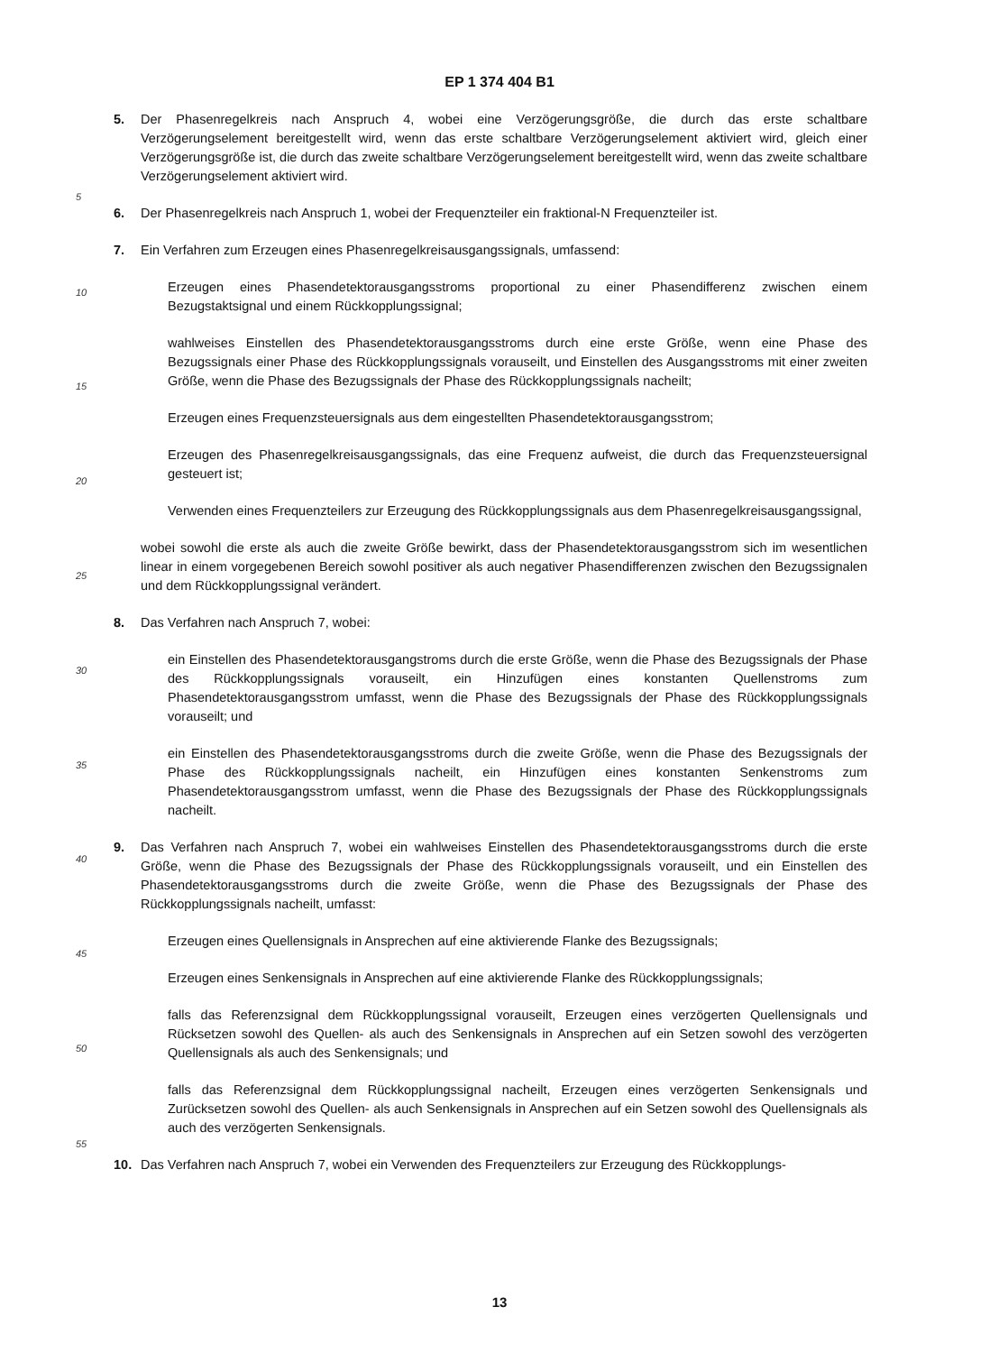EP 1 374 404 B1
5. Der Phasenregelkreis nach Anspruch 4, wobei eine Verzögerungsgröße, die durch das erste schaltbare Verzögerungselement bereitgestellt wird, wenn das erste schaltbare Verzögerungselement aktiviert wird, gleich einer Verzögerungsgröße ist, die durch das zweite schaltbare Verzögerungselement bereitgestellt wird, wenn das zweite schaltbare Verzögerungselement aktiviert wird.
6. Der Phasenregelkreis nach Anspruch 1, wobei der Frequenzteiler ein fraktional-N Frequenzteiler ist.
7. Ein Verfahren zum Erzeugen eines Phasenregelkreisausgangssignals, umfassend:
Erzeugen eines Phasendetektorausgangsstroms proportional zu einer Phasendifferenz zwischen einem Bezugstaktsignal und einem Rückkopplungssignal;
wahlweises Einstellen des Phasendetektorausgangsstroms durch eine erste Größe, wenn eine Phase des Bezugssignals einer Phase des Rückkopplungssignals vorauseilt, und Einstellen des Ausgangsstroms mit einer zweiten Größe, wenn die Phase des Bezugssignals der Phase des Rückkopplungssignals nacheilt;
Erzeugen eines Frequenzsteuersignals aus dem eingestellten Phasendetektorausgangsstrom;
Erzeugen des Phasenregelkreisausgangssignals, das eine Frequenz aufweist, die durch das Frequenzsteuersignal gesteuert ist;
Verwenden eines Frequenzteilers zur Erzeugung des Rückkopplungssignals aus dem Phasenregelkreisausgangssignal,
wobei sowohl die erste als auch die zweite Größe bewirkt, dass der Phasendetektorausgangsstrom sich im wesentlichen linear in einem vorgegebenen Bereich sowohl positiver als auch negativer Phasendifferenzen zwischen den Bezugssignalen und dem Rückkopplungssignal verändert.
8. Das Verfahren nach Anspruch 7, wobei:
ein Einstellen des Phasendetektorausgangstroms durch die erste Größe, wenn die Phase des Bezugssignals der Phase des Rückkopplungssignals vorauseilt, ein Hinzufügen eines konstanten Quellenstroms zum Phasendetektorausgangsstrom umfasst, wenn die Phase des Bezugssignals der Phase des Rückkopplungssignals vorauseilt; und
ein Einstellen des Phasendetektorausgangsstroms durch die zweite Größe, wenn die Phase des Bezugssignals der Phase des Rückkopplungssignals nacheilt, ein Hinzufügen eines konstanten Senkenstroms zum Phasendetektorausgangsstrom umfasst, wenn die Phase des Bezugssignals der Phase des Rückkopplungssignals nacheilt.
9. Das Verfahren nach Anspruch 7, wobei ein wahlweises Einstellen des Phasendetektorausgangsstroms durch die erste Größe, wenn die Phase des Bezugssignals der Phase des Rückkopplungssignals vorauseilt, und ein Einstellen des Phasendetektorausgangsstroms durch die zweite Größe, wenn die Phase des Bezugssignals der Phase des Rückkopplungssignals nacheilt, umfasst:
Erzeugen eines Quellensignals in Ansprechen auf eine aktivierende Flanke des Bezugssignals;
Erzeugen eines Senkensignals in Ansprechen auf eine aktivierende Flanke des Rückkopplungssignals;
falls das Referenzsignal dem Rückkopplungssignal vorauseilt, Erzeugen eines verzögerten Quellensignals und Rücksetzen sowohl des Quellen- als auch des Senkensignals in Ansprechen auf ein Setzen sowohl des verzögerten Quellensignals als auch des Senkensignals; und
falls das Referenzsignal dem Rückkopplungssignal nacheilt, Erzeugen eines verzögerten Senkensignals und Zurücksetzen sowohl des Quellen- als auch Senkensignals in Ansprechen auf ein Setzen sowohl des Quellensignals als auch des verzögerten Senkensignals.
10. Das Verfahren nach Anspruch 7, wobei ein Verwenden des Frequenzteilers zur Erzeugung des Rückkopplungs-
5
10
15
20
25
30
35
40
45
50
55
13